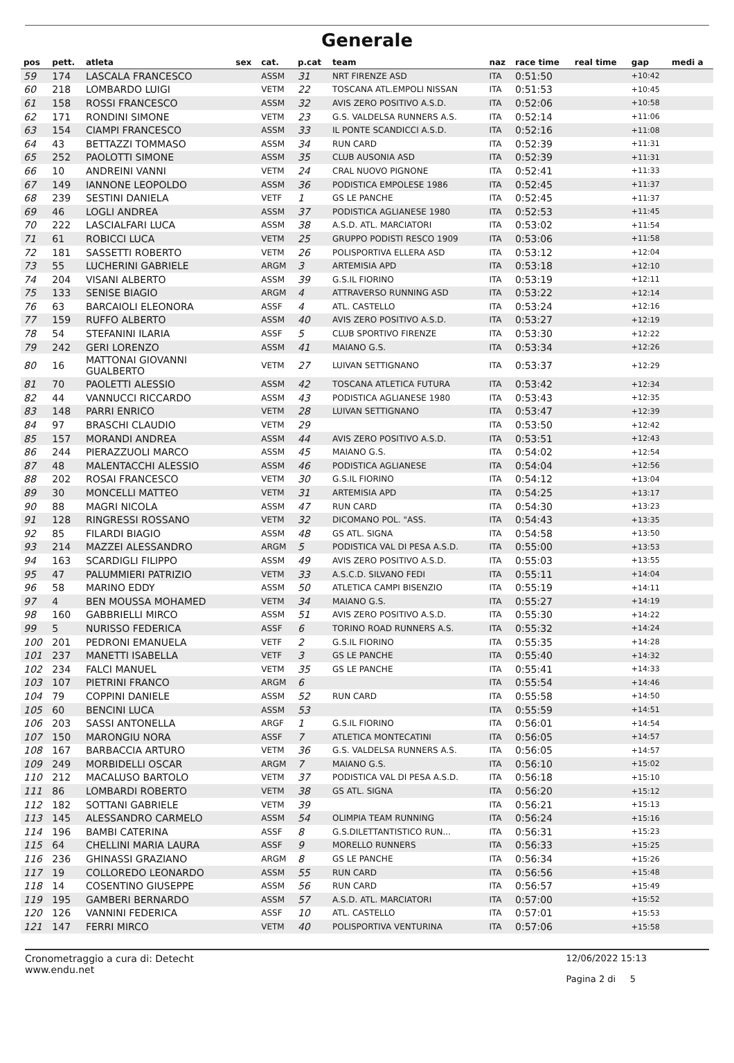Generale
| pos | pett. | atleta | sex | cat. | p.cat | team | naz | race time | real time | gap | medi a |
| --- | --- | --- | --- | --- | --- | --- | --- | --- | --- | --- | --- |
| 59 | 174 | LASCALA FRANCESCO | | ASSM | 31 | NRT FIRENZE ASD | ITA | 0:51:50 | | +10:42 | |
| 60 | 218 | LOMBARDO LUIGI | | VETM | 22 | TOSCANA ATL.EMPOLI NISSAN | ITA | 0:51:53 | | +10:45 | |
| 61 | 158 | ROSSI FRANCESCO | | ASSM | 32 | AVIS ZERO POSITIVO A.S.D. | ITA | 0:52:06 | | +10:58 | |
| 62 | 171 | RONDINI SIMONE | | VETM | 23 | G.S. VALDELSA RUNNERS A.S. | ITA | 0:52:14 | | +11:06 | |
| 63 | 154 | CIAMPI FRANCESCO | | ASSM | 33 | IL PONTE SCANDICCI A.S.D. | ITA | 0:52:16 | | +11:08 | |
| 64 | 43 | BETTAZZI TOMMASO | | ASSM | 34 | RUN CARD | ITA | 0:52:39 | | +11:31 | |
| 65 | 252 | PAOLOTTI SIMONE | | ASSM | 35 | CLUB AUSONIA ASD | ITA | 0:52:39 | | +11:31 | |
| 66 | 10 | ANDREINI VANNI | | VETM | 24 | CRAL NUOVO PIGNONE | ITA | 0:52:41 | | +11:33 | |
| 67 | 149 | IANNONE LEOPOLDO | | ASSM | 36 | PODISTICA EMPOLESE 1986 | ITA | 0:52:45 | | +11:37 | |
| 68 | 239 | SESTINI DANIELA | | VETF | 1 | GS LE PANCHE | ITA | 0:52:45 | | +11:37 | |
| 69 | 46 | LOGLI ANDREA | | ASSM | 37 | PODISTICA AGLIANESE 1980 | ITA | 0:52:53 | | +11:45 | |
| 70 | 222 | LASCIALFARI LUCA | | ASSM | 38 | A.S.D. ATL. MARCIATORI | ITA | 0:53:02 | | +11:54 | |
| 71 | 61 | ROBICCI LUCA | | VETM | 25 | GRUPPO PODISTI RESCO 1909 | ITA | 0:53:06 | | +11:58 | |
| 72 | 181 | SASSETTI ROBERTO | | VETM | 26 | POLISPORTIVA ELLERA ASD | ITA | 0:53:12 | | +12:04 | |
| 73 | 55 | LUCHERINI GABRIELE | | ARGM | 3 | ARTEMISIA APD | ITA | 0:53:18 | | +12:10 | |
| 74 | 204 | VISANI ALBERTO | | ASSM | 39 | G.S.IL FIORINO | ITA | 0:53:19 | | +12:11 | |
| 75 | 133 | SENISE BIAGIO | | ARGM | 4 | ATTRAVERSO RUNNING ASD | ITA | 0:53:22 | | +12:14 | |
| 76 | 63 | BARCAIOLI ELEONORA | | ASSF | 4 | ATL. CASTELLO | ITA | 0:53:24 | | +12:16 | |
| 77 | 159 | RUFFO ALBERTO | | ASSM | 40 | AVIS ZERO POSITIVO A.S.D. | ITA | 0:53:27 | | +12:19 | |
| 78 | 54 | STEFANINI ILARIA | | ASSF | 5 | CLUB SPORTIVO FIRENZE | ITA | 0:53:30 | | +12:22 | |
| 79 | 242 | GERI LORENZO | | ASSM | 41 | MAIANO G.S. | ITA | 0:53:34 | | +12:26 | |
| 80 | 16 | MATTONAI GIOVANNI GUALBERTO | | VETM | 27 | LUIVAN SETTIGNANO | ITA | 0:53:37 | | +12:29 | |
| 81 | 70 | PAOLETTI ALESSIO | | ASSM | 42 | TOSCANA ATLETICA FUTURA | ITA | 0:53:42 | | +12:34 | |
| 82 | 44 | VANNUCCI RICCARDO | | ASSM | 43 | PODISTICA AGLIANESE 1980 | ITA | 0:53:43 | | +12:35 | |
| 83 | 148 | PARRI ENRICO | | VETM | 28 | LUIVAN SETTIGNANO | ITA | 0:53:47 | | +12:39 | |
| 84 | 97 | BRASCHI CLAUDIO | | VETM | 29 | | ITA | 0:53:50 | | +12:42 | |
| 85 | 157 | MORANDI ANDREA | | ASSM | 44 | AVIS ZERO POSITIVO A.S.D. | ITA | 0:53:51 | | +12:43 | |
| 86 | 244 | PIERAZZUOLI MARCO | | ASSM | 45 | MAIANO G.S. | ITA | 0:54:02 | | +12:54 | |
| 87 | 48 | MALENTACCHI ALESSIO | | ASSM | 46 | PODISTICA AGLIANESE | ITA | 0:54:04 | | +12:56 | |
| 88 | 202 | ROSAI FRANCESCO | | VETM | 30 | G.S.IL FIORINO | ITA | 0:54:12 | | +13:04 | |
| 89 | 30 | MONCELLI MATTEO | | VETM | 31 | ARTEMISIA APD | ITA | 0:54:25 | | +13:17 | |
| 90 | 88 | MAGRI NICOLA | | ASSM | 47 | RUN CARD | ITA | 0:54:30 | | +13:23 | |
| 91 | 128 | RINGRESSI ROSSANO | | VETM | 32 | DICOMANO POL. "ASS. | ITA | 0:54:43 | | +13:35 | |
| 92 | 85 | FILARDI BIAGIO | | ASSM | 48 | GS ATL. SIGNA | ITA | 0:54:58 | | +13:50 | |
| 93 | 214 | MAZZEI ALESSANDRO | | ARGM | 5 | PODISTICA VAL DI PESA A.S.D. | ITA | 0:55:00 | | +13:53 | |
| 94 | 163 | SCARDIGLI FILIPPO | | ASSM | 49 | AVIS ZERO POSITIVO A.S.D. | ITA | 0:55:03 | | +13:55 | |
| 95 | 47 | PALUMMIERI PATRIZIO | | VETM | 33 | A.S.C.D. SILVANO FEDI | ITA | 0:55:11 | | +14:04 | |
| 96 | 58 | MARINO EDDY | | ASSM | 50 | ATLETICA CAMPI BISENZIO | ITA | 0:55:19 | | +14:11 | |
| 97 | 4 | BEN MOUSSA MOHAMED | | VETM | 34 | MAIANO G.S. | ITA | 0:55:27 | | +14:19 | |
| 98 | 160 | GABBRIELLI MIRCO | | ASSM | 51 | AVIS ZERO POSITIVO A.S.D. | ITA | 0:55:30 | | +14:22 | |
| 99 | 5 | NURISSO FEDERICA | | ASSF | 6 | TORINO ROAD RUNNERS A.S. | ITA | 0:55:32 | | +14:24 | |
| 100 | 201 | PEDRONI EMANUELA | | VETF | 2 | G.S.IL FIORINO | ITA | 0:55:35 | | +14:28 | |
| 101 | 237 | MANETTI ISABELLA | | VETF | 3 | GS LE PANCHE | ITA | 0:55:40 | | +14:32 | |
| 102 | 234 | FALCI MANUEL | | VETM | 35 | GS LE PANCHE | ITA | 0:55:41 | | +14:33 | |
| 103 | 107 | PIETRINI FRANCO | | ARGM | 6 | | ITA | 0:55:54 | | +14:46 | |
| 104 | 79 | COPPINI DANIELE | | ASSM | 52 | RUN CARD | ITA | 0:55:58 | | +14:50 | |
| 105 | 60 | BENCINI LUCA | | ASSM | 53 | | ITA | 0:55:59 | | +14:51 | |
| 106 | 203 | SASSI ANTONELLA | | ARGF | 1 | G.S.IL FIORINO | ITA | 0:56:01 | | +14:54 | |
| 107 | 150 | MARONGIU NORA | | ASSF | 7 | ATLETICA MONTECATINI | ITA | 0:56:05 | | +14:57 | |
| 108 | 167 | BARBACCIA ARTURO | | VETM | 36 | G.S. VALDELSA RUNNERS A.S. | ITA | 0:56:05 | | +14:57 | |
| 109 | 249 | MORBIDELLI OSCAR | | ARGM | 7 | MAIANO G.S. | ITA | 0:56:10 | | +15:02 | |
| 110 | 212 | MACALUSO BARTOLO | | VETM | 37 | PODISTICA VAL DI PESA A.S.D. | ITA | 0:56:18 | | +15:10 | |
| 111 | 86 | LOMBARDI ROBERTO | | VETM | 38 | GS ATL. SIGNA | ITA | 0:56:20 | | +15:12 | |
| 112 | 182 | SOTTANI GABRIELE | | VETM | 39 | | ITA | 0:56:21 | | +15:13 | |
| 113 | 145 | ALESSANDRO CARMELO | | ASSM | 54 | OLIMPIA TEAM RUNNING | ITA | 0:56:24 | | +15:16 | |
| 114 | 196 | BAMBI CATERINA | | ASSF | 8 | G.S.DILETTANTISTICO RUN... | ITA | 0:56:31 | | +15:23 | |
| 115 | 64 | CHELLINI MARIA LAURA | | ASSF | 9 | MORELLO RUNNERS | ITA | 0:56:33 | | +15:25 | |
| 116 | 236 | GHINASSI GRAZIANO | | ARGM | 8 | GS LE PANCHE | ITA | 0:56:34 | | +15:26 | |
| 117 | 19 | COLLOREDO LEONARDO | | ASSM | 55 | RUN CARD | ITA | 0:56:56 | | +15:48 | |
| 118 | 14 | COSENTINO GIUSEPPE | | ASSM | 56 | RUN CARD | ITA | 0:56:57 | | +15:49 | |
| 119 | 195 | GAMBERI BERNARDO | | ASSM | 57 | A.S.D. ATL. MARCIATORI | ITA | 0:57:00 | | +15:52 | |
| 120 | 126 | VANNINI FEDERICA | | ASSF | 10 | ATL. CASTELLO | ITA | 0:57:01 | | +15:53 | |
| 121 | 147 | FERRI MIRCO | | VETM | 40 | POLISPORTIVA VENTURINA | ITA | 0:57:06 | | +15:58 | |
Cronometraggio a cura di: Detecht
www.endu.net
12/06/2022 15:13
Pagina 2 di 5